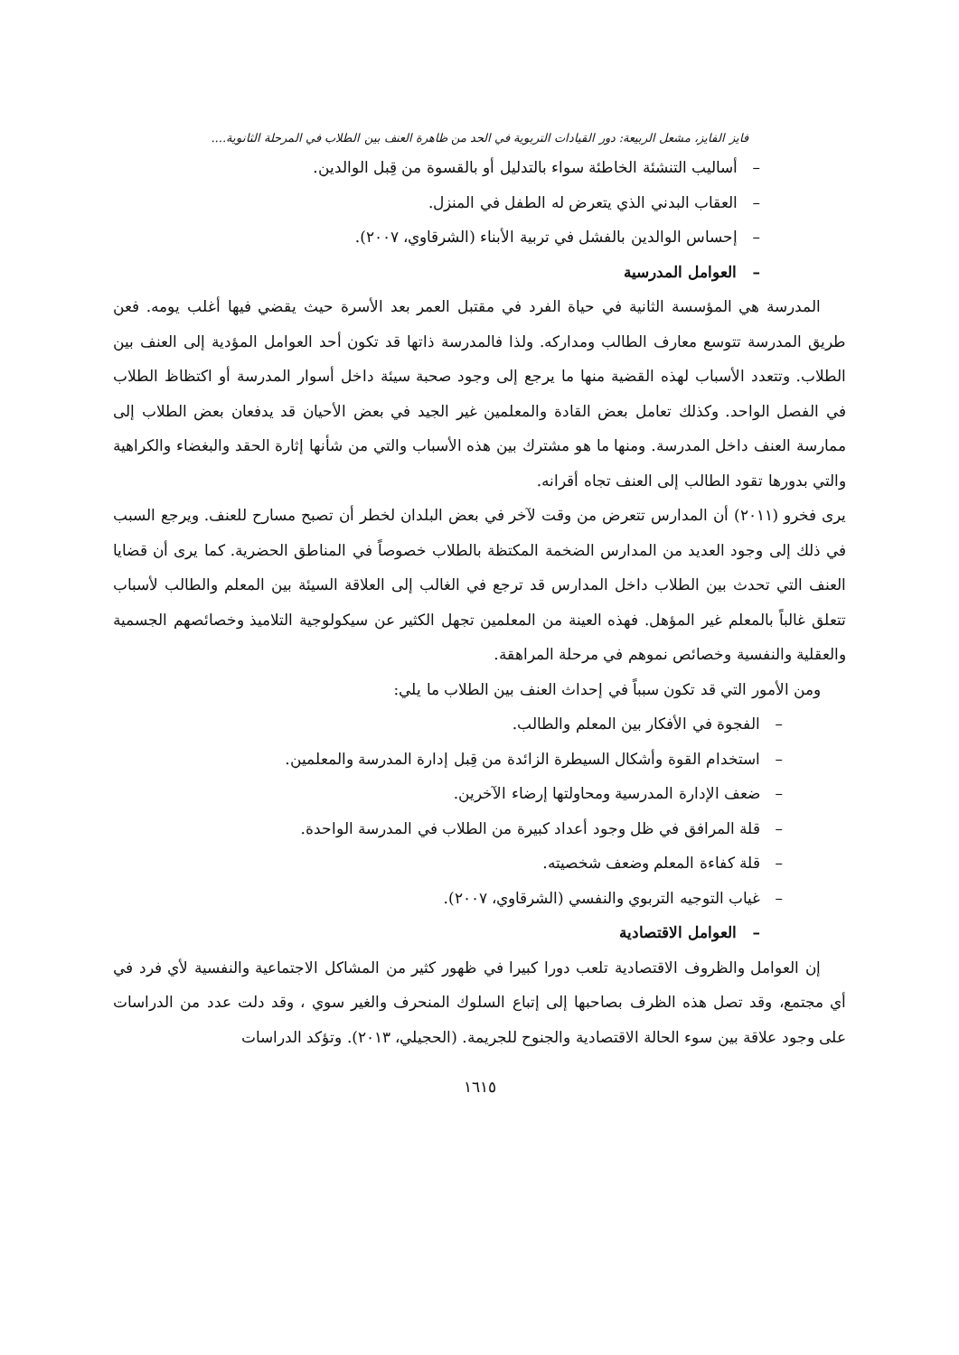فايز الفايز، مشعل الربيعة: دور القيادات التربوية في الحد من ظاهرة العنف بين الطلاب في المرحلة الثانوية....
– أساليب التنشئة الخاطئة سواء بالتدليل أو بالقسوة من قِبل الوالدين.
– العقاب البدني الذي يتعرض له الطفل في المنزل.
– إحساس الوالدين بالفشل في تربية الأبناء (الشرقاوي، ٢٠٠٧).
– العوامل المدرسية
المدرسة هي المؤسسة الثانية في حياة الفرد في مقتبل العمر بعد الأسرة حيث يقضي فيها أغلب يومه. فعن طريق المدرسة تتوسع معارف الطالب ومداركه. ولذا فالمدرسة ذاتها قد تكون أحد العوامل المؤدية إلى العنف بين الطلاب. وتتعدد الأسباب لهذه القضية منها ما يرجع إلى وجود صحبة سيئة داخل أسوار المدرسة أو اكتظاظ الطلاب في الفصل الواحد. وكذلك تعامل بعض القادة والمعلمين غير الجيد في بعض الأحيان قد يدفعان بعض الطلاب إلى ممارسة العنف داخل المدرسة. ومنها ما هو مشترك بين هذه الأسباب والتي من شأنها إثارة الحقد والبغضاء والكراهية والتي بدورها تقود الطالب إلى العنف تجاه أقرانه.
يرى فخرو (٢٠١١) أن المدارس تتعرض من وقت لآخر في بعض البلدان لخطر أن تصبح مسارح للعنف. ويرجع السبب في ذلك إلى وجود العديد من المدارس الضخمة المكتظة بالطلاب خصوصاً في المناطق الحضرية. كما يرى أن قضايا العنف التي تحدث بين الطلاب داخل المدارس قد ترجع في الغالب إلى العلاقة السيئة بين المعلم والطالب لأسباب تتعلق غالباً بالمعلم غير المؤهل. فهذه العينة من المعلمين تجهل الكثير عن سيكولوجية التلاميذ وخصائصهم الجسمية والعقلية والنفسية وخصائص نموهم في مرحلة المراهقة.
ومن الأمور التي قد تكون سبباً في إحداث العنف بين الطلاب ما يلي:
– الفجوة في الأفكار بين المعلم والطالب.
– استخدام القوة وأشكال السيطرة الزائدة من قِبل إدارة المدرسة والمعلمين.
– ضعف الإدارة المدرسية ومحاولتها إرضاء الآخرين.
– قلة المرافق في ظل وجود أعداد كبيرة من الطلاب في المدرسة الواحدة.
– قلة كفاءة المعلم وضعف شخصيته.
– غياب التوجيه التربوي والنفسي (الشرقاوي، ٢٠٠٧).
– العوامل الاقتصادية
إن العوامل والظروف الاقتصادية تلعب دورا كبيرا في ظهور كثير من المشاكل الاجتماعية والنفسية لأي فرد في أي مجتمع، وقد تصل هذه الظرف بصاحبها إلى إتباع السلوك المنحرف والغير سوي ، وقد دلت عدد من الدراسات على وجود علاقة بين سوء الحالة الاقتصادية والجنوح للجريمة. (الحجيلي، ٢٠١٣). وتؤكد الدراسات
١٦١٥